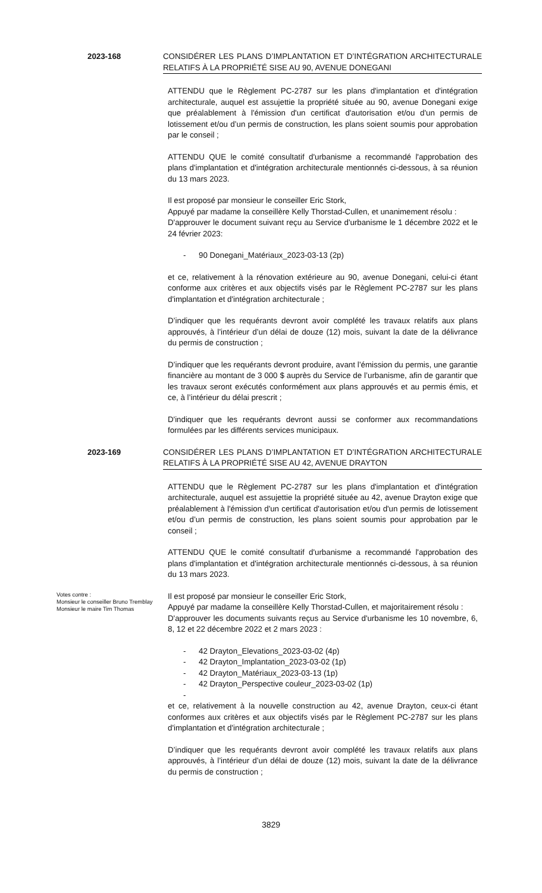2023-168 CONSIDÉRER LES PLANS D’IMPLANTATION ET D’INTÉGRATION ARCHITECTURALE RELATIFS À LA PROPRIÉTÉ SISE AU 90, AVENUE DONEGANI
ATTENDU que le Règlement PC-2787 sur les plans d'implantation et d'intégration architecturale, auquel est assujettie la propriété située au 90, avenue Donegani exige que préalablement à l'émission d'un certificat d'autorisation et/ou d'un permis de lotissement et/ou d’un permis de construction, les plans soient soumis pour approbation par le conseil ;
ATTENDU QUE le comité consultatif d'urbanisme a recommandé l'approbation des plans d'implantation et d'intégration architecturale mentionnés ci-dessous, à sa réunion du 13 mars 2023.
Il est proposé par monsieur le conseiller Eric Stork,
Appuyé par madame la conseillère Kelly Thorstad-Cullen, et unanimement résolu :
D'approuver le document suivant reçu au Service d'urbanisme le 1 décembre 2022 et le 24 février 2023:
- 90 Donegani_Matériaux_2023-03-13 (2p)
et ce, relativement à la rénovation extérieure au 90, avenue Donegani, celui-ci étant conforme aux critères et aux objectifs visés par le Règlement PC-2787 sur les plans d'implantation et d'intégration architecturale ;
D’indiquer que les requérants devront avoir complété les travaux relatifs aux plans approuvés, à l’intérieur d’un délai de douze (12) mois, suivant la date de la délivrance du permis de construction ;
D’indiquer que les requérants devront produire, avant l’émission du permis, une garantie financière au montant de 3 000 $ auprès du Service de l’urbanisme, afin de garantir que les travaux seront exécutés conformément aux plans approuvés et au permis émis, et ce, à l’intérieur du délai prescrit ;
D'indiquer que les requérants devront aussi se conformer aux recommandations formulées par les différents services municipaux.
2023-169 CONSIDÉRER LES PLANS D’IMPLANTATION ET D’INTÉGRATION ARCHITECTURALE RELATIFS À LA PROPRIÉTÉ SISE AU 42, AVENUE DRAYTON
ATTENDU que le Règlement PC-2787 sur les plans d'implantation et d'intégration architecturale, auquel est assujettie la propriété située au 42, avenue Drayton exige que préalablement à l'émission d'un certificat d'autorisation et/ou d'un permis de lotissement et/ou d’un permis de construction, les plans soient soumis pour approbation par le conseil ;
ATTENDU QUE le comité consultatif d'urbanisme a recommandé l'approbation des plans d'implantation et d'intégration architecturale mentionnés ci-dessous, à sa réunion du 13 mars 2023.
Votes contre :
Monsieur le conseiller Bruno Tremblay
Monsieur le maire Tim Thomas
Il est proposé par monsieur le conseiller Eric Stork,
Appuyé par madame la conseillère Kelly Thorstad-Cullen, et majoritairement résolu :
D'approuver les documents suivants reçus au Service d'urbanisme les 10 novembre, 6, 8, 12 et 22 décembre 2022 et 2 mars 2023 :
- 42 Drayton_Elevations_2023-03-02 (4p)
- 42 Drayton_Implantation_2023-03-02 (1p)
- 42 Drayton_Matériaux_2023-03-13 (1p)
- 42 Drayton_Perspective couleur_2023-03-02 (1p)
-
et ce, relativement à la nouvelle construction au 42, avenue Drayton, ceux-ci étant conformes aux critères et aux objectifs visés par le Règlement PC-2787 sur les plans d'implantation et d'intégration architecturale ;
D’indiquer que les requérants devront avoir complété les travaux relatifs aux plans approuvés, à l’intérieur d’un délai de douze (12) mois, suivant la date de la délivrance du permis de construction ;
3829